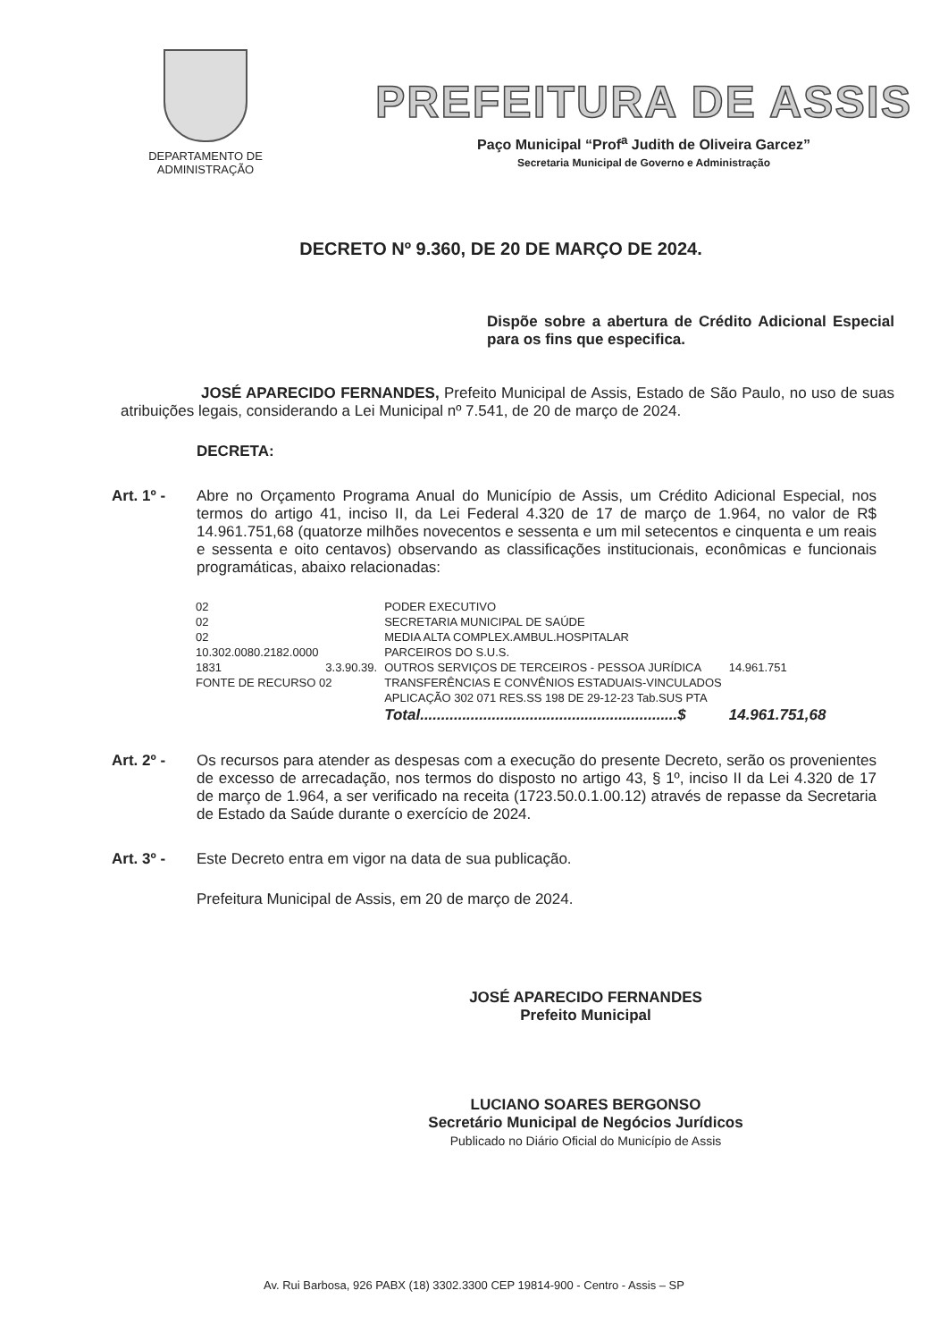DEPARTAMENTO DE
ADMINISTRAÇÃO
PREFEITURA DE ASSIS
Paço Municipal “Prof<sup>a</sup> Judith de Oliveira Garcez”
Secretaria Municipal de Governo e Administração
DECRETO Nº 9.360, DE 20 DE MARÇO DE 2024.
Dispõe sobre a abertura de Crédito Adicional Especial para os fins que especifica.
JOSÉ APARECIDO FERNANDES, Prefeito Municipal de Assis, Estado de São Paulo, no uso de suas atribuições legais, considerando a Lei Municipal nº 7.541, de 20 de março de 2024.
DECRETA:
Art. 1º - Abre no Orçamento Programa Anual do Município de Assis, um Crédito Adicional Especial, nos termos do artigo 41, inciso II, da Lei Federal 4.320 de 17 de março de 1.964, no valor de R$ 14.961.751,68 (quatorze milhões novecentos e sessenta e um mil setecentos e cinquenta e um reais e sessenta e oito centavos) observando as classificações institucionais, econômicas e funcionais programáticas, abaixo relacionadas:
| 02 | | PODER EXECUTIVO | |
| 02 | | SECRETARIA MUNICIPAL DE SAÚDE | |
| 02 | | MEDIA ALTA COMPLEX.AMBUL.HOSPITALAR | |
| 10.302.0080.2182.0000 | | PARCEIROS DO S.U.S. | |
| 1831 | 3.3.90.39. | OUTROS SERVIÇOS DE TERCEIROS - PESSOA JURÍDICA | 14.961.751 |
| FONTE DE RECURSO 02 | | TRANSFERÊNCIAS E CONVÊNIOS ESTADUAIS-VINCULADOS | |
| | | APLICAÇÃO 302 071 RES.SS 198 DE 29-12-23 Tab.SUS PTA | |
| | | Total.............................................................$ | 14.961.751,68 |
Art. 2º - Os recursos para atender as despesas com a execução do presente Decreto, serão os provenientes de excesso de arrecadação, nos termos do disposto no artigo 43, § 1º, inciso II da Lei 4.320 de 17 de março de 1.964, a ser verificado na receita (1723.50.0.1.00.12) através de repasse da Secretaria de Estado da Saúde durante o exercício de 2024.
Art. 3º - Este Decreto entra em vigor na data de sua publicação.
Prefeitura Municipal de Assis, em 20 de março de 2024.
JOSÉ APARECIDO FERNANDES
Prefeito Municipal
LUCIANO SOARES BERGONSO
Secretário Municipal de Negócios Jurídicos
Publicado no Diário Oficial do Município de Assis
Av. Rui Barbosa, 926 PABX (18) 3302.3300 CEP 19814-900 - Centro - Assis – SP